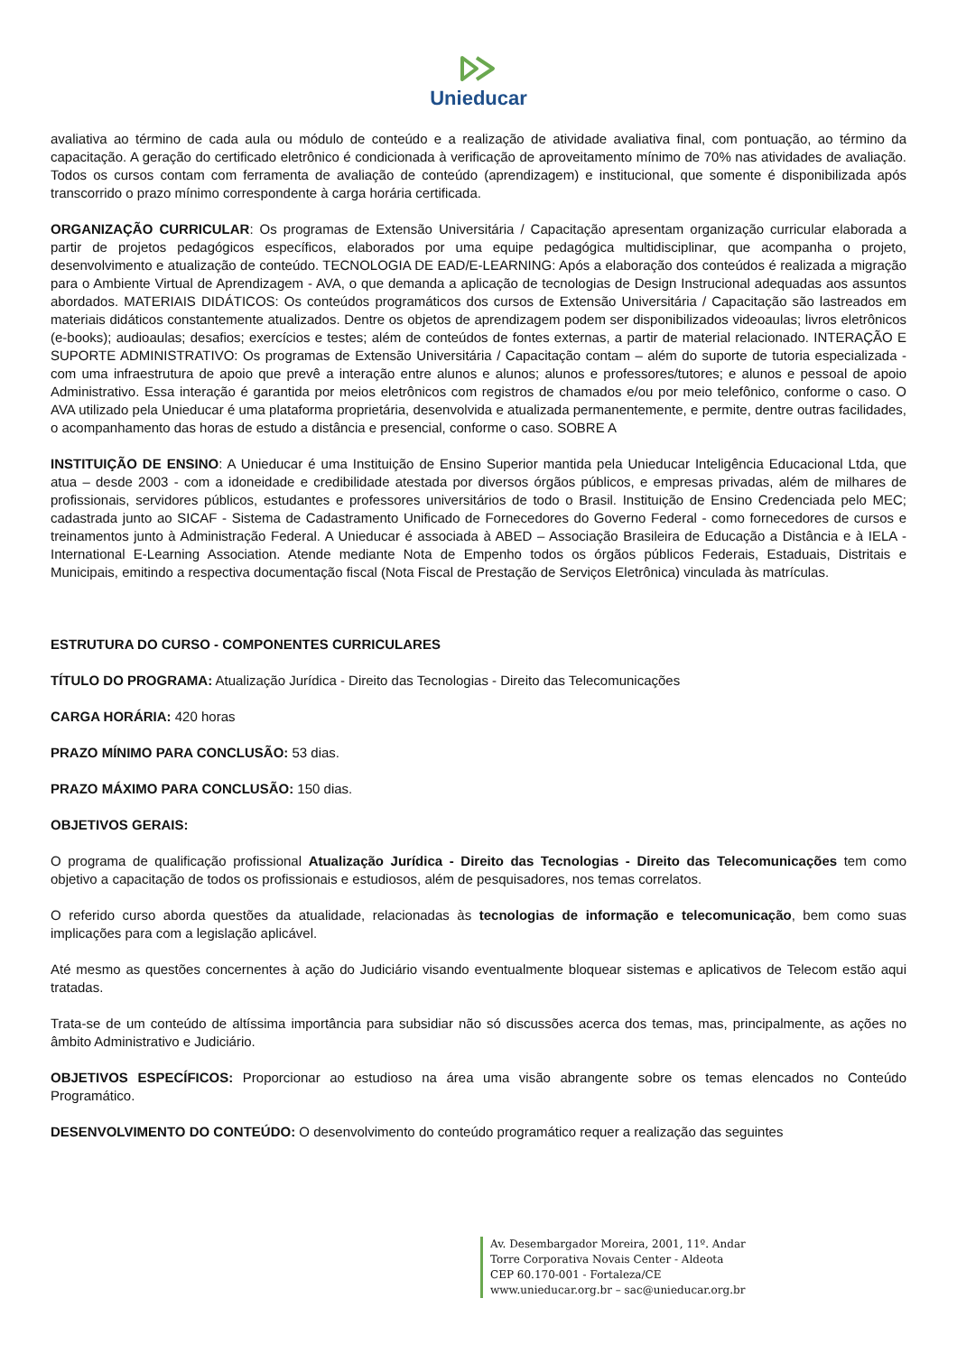Unieducar
avaliativa ao término de cada aula ou módulo de conteúdo e a realização de atividade avaliativa final, com pontuação, ao término da capacitação. A geração do certificado eletrônico é condicionada à verificação de aproveitamento mínimo de 70% nas atividades de avaliação. Todos os cursos contam com ferramenta de avaliação de conteúdo (aprendizagem) e institucional, que somente é disponibilizada após transcorrido o prazo mínimo correspondente à carga horária certificada.
ORGANIZAÇÃO CURRICULAR: Os programas de Extensão Universitária / Capacitação apresentam organização curricular elaborada a partir de projetos pedagógicos específicos, elaborados por uma equipe pedagógica multidisciplinar, que acompanha o projeto, desenvolvimento e atualização de conteúdo. TECNOLOGIA DE EAD/E-LEARNING: Após a elaboração dos conteúdos é realizada a migração para o Ambiente Virtual de Aprendizagem - AVA, o que demanda a aplicação de tecnologias de Design Instrucional adequadas aos assuntos abordados. MATERIAIS DIDÁTICOS: Os conteúdos programáticos dos cursos de Extensão Universitária / Capacitação são lastreados em materiais didáticos constantemente atualizados. Dentre os objetos de aprendizagem podem ser disponibilizados videoaulas; livros eletrônicos (e-books); audioaulas; desafios; exercícios e testes; além de conteúdos de fontes externas, a partir de material relacionado. INTERAÇÃO E SUPORTE ADMINISTRATIVO: Os programas de Extensão Universitária / Capacitação contam – além do suporte de tutoria especializada - com uma infraestrutura de apoio que prevê a interação entre alunos e alunos; alunos e professores/tutores; e alunos e pessoal de apoio Administrativo. Essa interação é garantida por meios eletrônicos com registros de chamados e/ou por meio telefônico, conforme o caso. O AVA utilizado pela Unieducar é uma plataforma proprietária, desenvolvida e atualizada permanentemente, e permite, dentre outras facilidades, o acompanhamento das horas de estudo a distância e presencial, conforme o caso. SOBRE A
INSTITUIÇÃO DE ENSINO: A Unieducar é uma Instituição de Ensino Superior mantida pela Unieducar Inteligência Educacional Ltda, que atua – desde 2003 - com a idoneidade e credibilidade atestada por diversos órgãos públicos, e empresas privadas, além de milhares de profissionais, servidores públicos, estudantes e professores universitários de todo o Brasil. Instituição de Ensino Credenciada pelo MEC; cadastrada junto ao SICAF - Sistema de Cadastramento Unificado de Fornecedores do Governo Federal - como fornecedores de cursos e treinamentos junto à Administração Federal. A Unieducar é associada à ABED – Associação Brasileira de Educação a Distância e à IELA - International E-Learning Association. Atende mediante Nota de Empenho todos os órgãos públicos Federais, Estaduais, Distritais e Municipais, emitindo a respectiva documentação fiscal (Nota Fiscal de Prestação de Serviços Eletrônica) vinculada às matrículas.
ESTRUTURA DO CURSO - COMPONENTES CURRICULARES
TÍTULO DO PROGRAMA: Atualização Jurídica - Direito das Tecnologias - Direito das Telecomunicações
CARGA HORÁRIA: 420 horas
PRAZO MÍNIMO PARA CONCLUSÃO: 53 dias.
PRAZO MÁXIMO PARA CONCLUSÃO: 150 dias.
OBJETIVOS GERAIS:
O programa de qualificação profissional Atualização Jurídica - Direito das Tecnologias - Direito das Telecomunicações tem como objetivo a capacitação de todos os profissionais e estudiosos, além de pesquisadores, nos temas correlatos.
O referido curso aborda questões da atualidade, relacionadas às tecnologias de informação e telecomunicação, bem como suas implicações para com a legislação aplicável.
Até mesmo as questões concernentes à ação do Judiciário visando eventualmente bloquear sistemas e aplicativos de Telecom estão aqui tratadas.
Trata-se de um conteúdo de altíssima importância para subsidiar não só discussões acerca dos temas, mas, principalmente, as ações no âmbito Administrativo e Judiciário.
OBJETIVOS ESPECÍFICOS: Proporcionar ao estudioso na área uma visão abrangente sobre os temas elencados no Conteúdo Programático.
DESENVOLVIMENTO DO CONTEÚDO: O desenvolvimento do conteúdo programático requer a realização das seguintes
Av. Desembargador Moreira, 2001, 11º. Andar
Torre Corporativa Novais Center - Aldeota
CEP 60.170-001 - Fortaleza/CE
www.unieducar.org.br – sac@unieducar.org.br